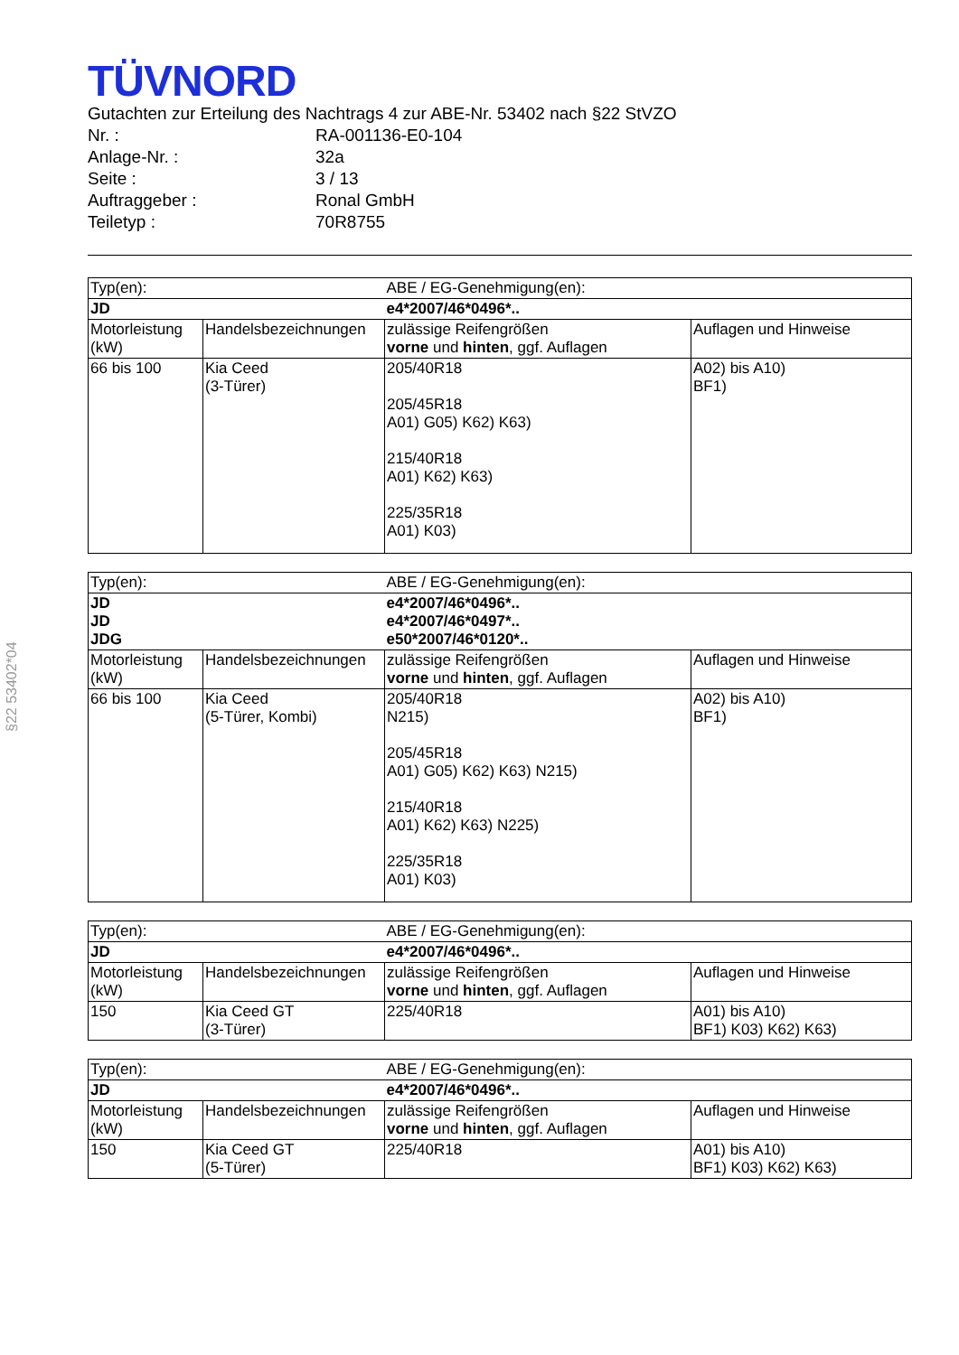§22 53402*04
TÜVNORD
Gutachten zur Erteilung des Nachtrags 4 zur ABE-Nr. 53402 nach §22 StVZO
Nr. : RA-001136-E0-104
Anlage-Nr. : 32a
Seite : 3 / 13
Auftraggeber : Ronal GmbH
Teiletyp : 70R8755
| Typ(en): | | ABE / EG-Genehmigung(en): | |
| JD | | e4*2007/46*0496*.. | |
| Motorleistung (kW) | Handelsbezeichnungen | zulässige Reifengrößen vorne und hinten , ggf. Auflagen | Auflagen und Hinweise |
| 66 bis 100 | Kia Ceed (3-Türer) | 205/40R18 205/45R18 A01) G05) K62) K63) 215/40R18 A01) K62) K63) 225/35R18 A01) K03) | A02) bis A10) BF1) |
| Typ(en): | | ABE / EG-Genehmigung(en): | |
| JD JD JDG | | e4*2007/46*0496*.. e4*2007/46*0497*.. e50*2007/46*0120*.. | |
| Motorleistung (kW) | Handelsbezeichnungen | zulässige Reifengrößen vorne und hinten , ggf. Auflagen | Auflagen und Hinweise |
| 66 bis 100 | Kia Ceed (5-Türer, Kombi) | 205/40R18 N215) 205/45R18 A01) G05) K62) K63) N215) 215/40R18 A01) K62) K63) N225) 225/35R18 A01) K03) | A02) bis A10) BF1) |
| Typ(en): | | ABE / EG-Genehmigung(en): | |
| JD | | e4*2007/46*0496*.. | |
| Motorleistung (kW) | Handelsbezeichnungen | zulässige Reifengrößen vorne und hinten , ggf. Auflagen | Auflagen und Hinweise |
| 150 | Kia Ceed GT (3-Türer) | 225/40R18 | A01) bis A10) BF1) K03) K62) K63) |
| Typ(en): | | ABE / EG-Genehmigung(en): | |
| JD | | e4*2007/46*0496*.. | |
| Motorleistung (kW) | Handelsbezeichnungen | zulässige Reifengrößen vorne und hinten , ggf. Auflagen | Auflagen und Hinweise |
| 150 | Kia Ceed GT (5-Türer) | 225/40R18 | A01) bis A10) BF1) K03) K62) K63) |